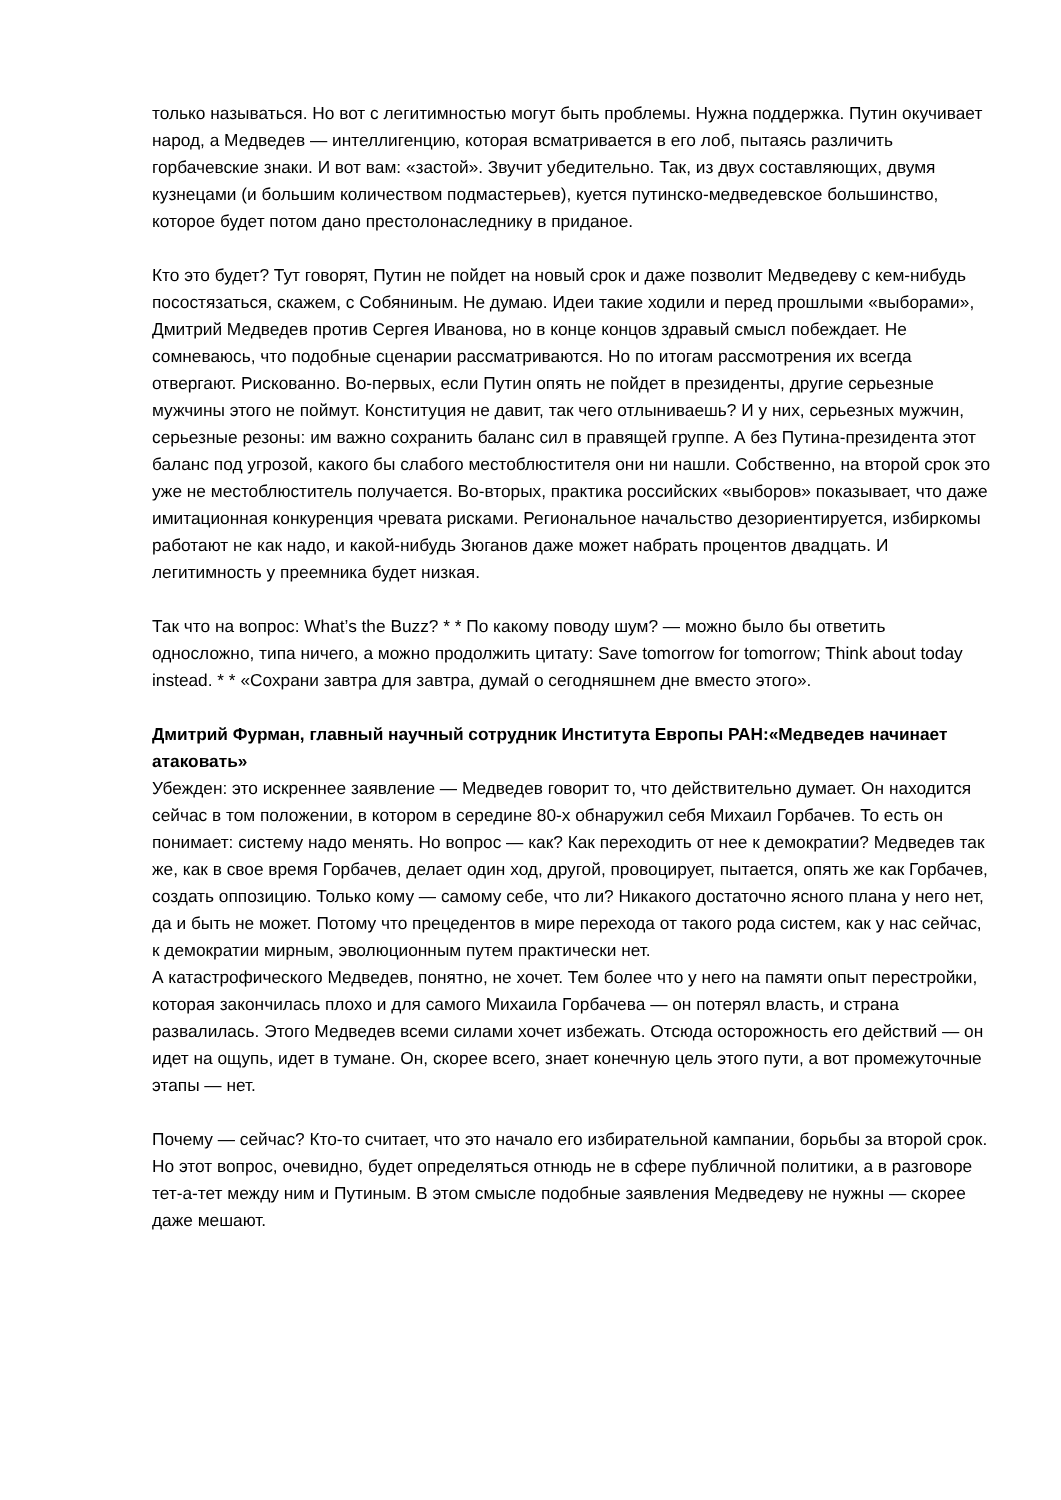только называться. Но вот с легитимностью могут быть проблемы. Нужна поддержка. Путин окучивает народ, а Медведев — интеллигенцию, которая всматривается в его лоб, пытаясь различить горбачевские знаки. И вот вам: «застой». Звучит убедительно. Так, из двух составляющих, двумя кузнецами (и большим количеством подмастерьев), куется путинско-медведевское большинство, которое будет потом дано престолонаследнику в приданое.
Кто это будет? Тут говорят, Путин не пойдет на новый срок и даже позволит Медведеву с кем-нибудь посостязаться, скажем, с Собяниным. Не думаю. Идеи такие ходили и перед прошлыми «выборами», Дмитрий Медведев против Сергея Иванова, но в конце концов здравый смысл побеждает. Не сомневаюсь, что подобные сценарии рассматриваются. Но по итогам рассмотрения их всегда отвергают. Рискованно. Во-первых, если Путин опять не пойдет в президенты, другие серьезные мужчины этого не поймут. Конституция не давит, так чего отлыниваешь? И у них, серьезных мужчин, серьезные резоны: им важно сохранить баланс сил в правящей группе. А без Путина-президента этот баланс под угрозой, какого бы слабого местоблюстителя они ни нашли. Собственно, на второй срок это уже не местоблюститель получается. Во-вторых, практика российских «выборов» показывает, что даже имитационная конкуренция чревата рисками. Региональное начальство дезориентируется, избиркомы работают не как надо, и какой-нибудь Зюганов даже может набрать процентов двадцать. И легитимность у преемника будет низкая.
Так что на вопрос: What’s the Buzz? * * По какому поводу шум? — можно было бы ответить односложно, типа ничего, а можно продолжить цитату: Save tomorrow for tomorrow; Think about today instead. * * «Сохрани завтра для завтра, думай о сегодняшнем дне вместо этого».
Дмитрий Фурман, главный научный сотрудник Института Европы РАН:«Медведев начинает атаковать»
Убежден: это искреннее заявление — Медведев говорит то, что действительно думает. Он находится сейчас в том положении, в котором в середине 80-х обнаружил себя Михаил Горбачев. То есть он понимает: систему надо менять. Но вопрос — как? Как переходить от нее к демократии? Медведев так же, как в свое время Горбачев, делает один ход, другой, провоцирует, пытается, опять же как Горбачев, создать оппозицию. Только кому — самому себе, что ли? Никакого достаточно ясного плана у него нет, да и быть не может. Потому что прецедентов в мире перехода от такого рода систем, как у нас сейчас, к демократии мирным, эволюционным путем практически нет.
А катастрофического Медведев, понятно, не хочет. Тем более что у него на памяти опыт перестройки, которая закончилась плохо и для самого Михаила Горбачева — он потерял власть, и страна развалилась. Этого Медведев всеми силами хочет избежать. Отсюда осторожность его действий — он идет на ощупь, идет в тумане. Он, скорее всего, знает конечную цель этого пути, а вот промежуточные этапы — нет.
Почему — сейчас? Кто-то считает, что это начало его избирательной кампании, борьбы за второй срок. Но этот вопрос, очевидно, будет определяться отнюдь не в сфере публичной политики, а в разговоре тет-а-тет между ним и Путиным. В этом смысле подобные заявления Медведеву не нужны — скорее даже мешают.